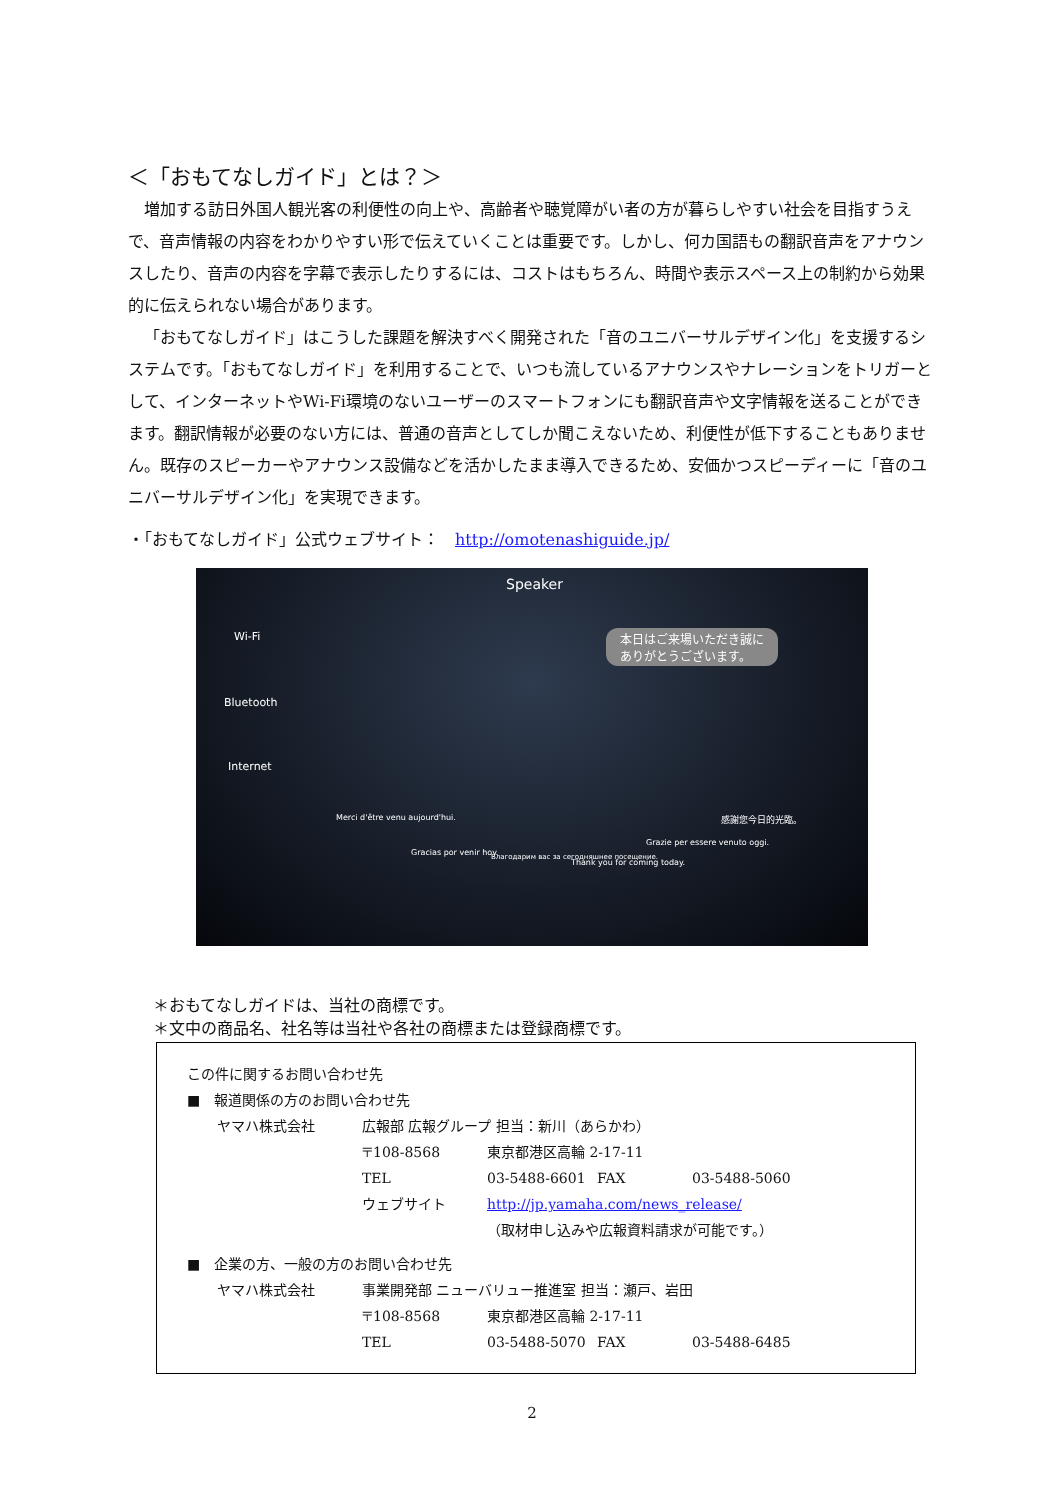＜「おもてなしガイド」とは？＞
増加する訪日外国人観光客の利便性の向上や、高齢者や聴覚障がい者の方が暮らしやすい社会を目指すうえで、音声情報の内容をわかりやすい形で伝えていくことは重要です。しかし、何カ国語もの翻訳音声をアナウンスしたり、音声の内容を字幕で表示したりするには、コストはもちろん、時間や表示スペース上の制約から効果的に伝えられない場合があります。
「おもてなしガイド」はこうした課題を解決すべく開発された「音のユニバーサルデザイン化」を支援するシステムです。「おもてなしガイド」を利用することで、いつも流しているアナウンスやナレーションをトリガーとして、インターネットやWi-Fi環境のないユーザーのスマートフォンにも翻訳音声や文字情報を送ることができます。翻訳情報が必要のない方には、普通の音声としてしか聞こえないため、利便性が低下することもありません。既存のスピーカーやアナウンス設備などを活かしたまま導入できるため、安価かつスピーディーに「音のユニバーサルデザイン化」を実現できます。
・「おもてなしガイド」公式ウェブサイト：　http://omotenashiguide.jp/
Speaker
本日はご来場いただき誠に
ありがとうございます。
Wi-Fi
Bluetooth
Internet
Merci d'être venu aujourd'hui.
Gracias por venir hoy. Благодарим вас за сегодняшнее посещение.
Thank you for coming today.
Grazie per essere venuto oggi.
感謝您今日的光臨。
＊おもてなしガイドは、当社の商標です。
＊文中の商品名、社名等は当社や各社の商標または登録商標です。
この件に関するお問い合わせ先
■　報道関係の方のお問い合わせ先
ヤマハ株式会社 広報部 広報グループ 担当：新川（あらかわ）
〒108-8568 東京都港区高輪 2-17-11
TEL 03-5488-6601 FAX 03-5488-5060
ウェブサイト http://jp.yamaha.com/news_release/
（取材申し込みや広報資料請求が可能です。）
■　企業の方、一般の方のお問い合わせ先
ヤマハ株式会社 事業開発部 ニューバリュー推進室 担当：瀬戸、岩田
〒108-8568 東京都港区高輪 2-17-11
TEL 03-5488-5070 FAX 03-5488-6485
2